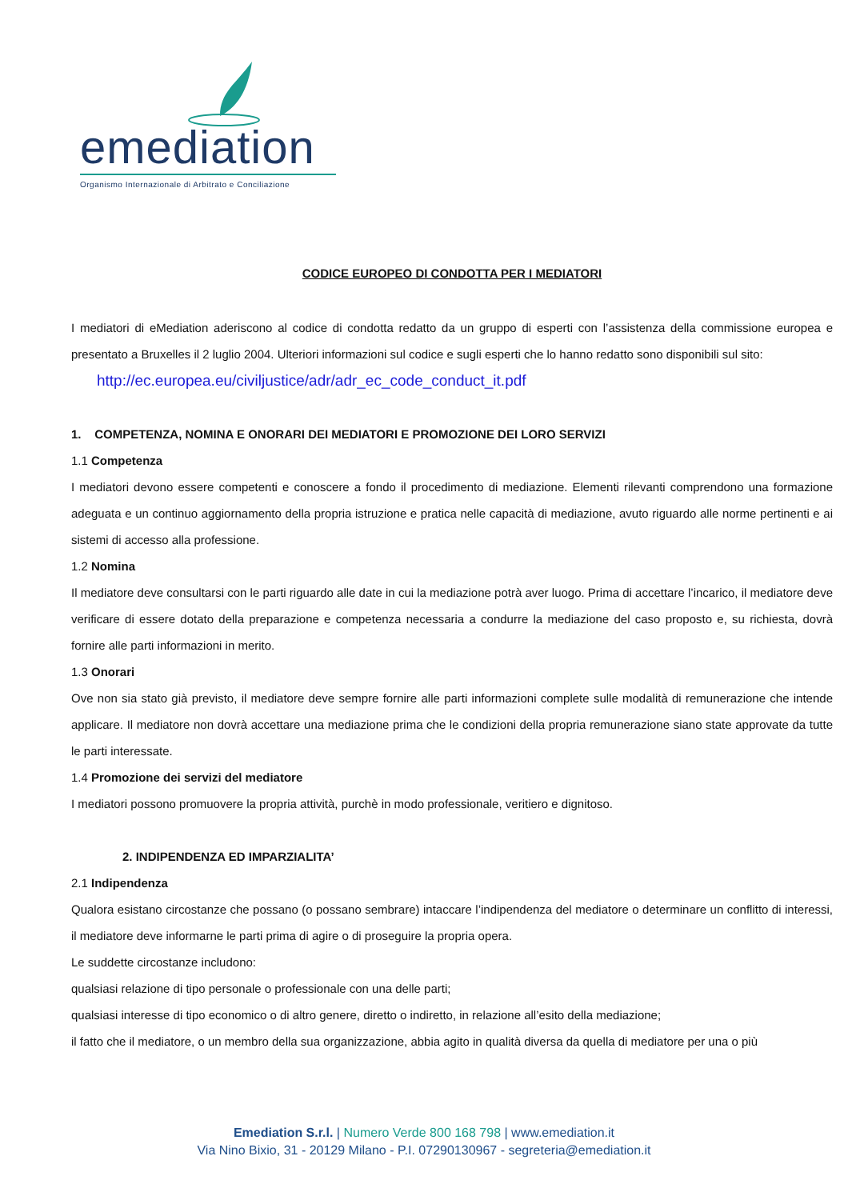emediation
Organismo Internazionale di Arbitrato e Conciliazione
CODICE EUROPEO DI CONDOTTA PER I MEDIATORI
I mediatori di eMediation aderiscono al codice di condotta redatto da un gruppo di esperti con l’assistenza della commissione europea e presentato a Bruxelles il 2 luglio 2004. Ulteriori informazioni sul codice e sugli esperti che lo hanno redatto sono disponibili sul sito:
http://ec.europea.eu/civiljustice/adr/adr_ec_code_conduct_it.pdf
1. COMPETENZA, NOMINA E ONORARI DEI MEDIATORI E PROMOZIONE DEI LORO SERVIZI
1.1 Competenza
I mediatori devono essere competenti e conoscere a fondo il procedimento di mediazione. Elementi rilevanti comprendono una formazione adeguata e un continuo aggiornamento della propria istruzione e pratica nelle capacità di mediazione, avuto riguardo alle norme pertinenti e ai sistemi di accesso alla professione.
1.2 Nomina
Il mediatore deve consultarsi con le parti riguardo alle date in cui la mediazione potrà aver luogo. Prima di accettare l’incarico, il mediatore deve verificare di essere dotato della preparazione e competenza necessaria a condurre la mediazione del caso proposto e, su richiesta, dovrà fornire alle parti informazioni in merito.
1.3 Onorari
Ove non sia stato già previsto, il mediatore deve sempre fornire alle parti informazioni complete sulle modalità di remunerazione che intende applicare. Il mediatore non dovrà accettare una mediazione prima che le condizioni della propria remunerazione siano state approvate da tutte le parti interessate.
1.4 Promozione dei servizi del mediatore
I mediatori possono promuovere la propria attività, purchè in modo professionale, veritiero e dignitoso.
2. INDIPENDENZA ED IMPARZIALITA’
2.1 Indipendenza
Qualora esistano circostanze che possano (o possano sembrare) intaccare l’indipendenza del mediatore o determinare un conflitto di interessi, il mediatore deve informarne le parti prima di agire o di proseguire la propria opera.
Le suddette circostanze includono:
qualsiasi relazione di tipo personale o professionale con una delle parti;
qualsiasi interesse di tipo economico o di altro genere, diretto o indiretto, in relazione all’esito della mediazione;
il fatto che il mediatore, o un membro della sua organizzazione, abbia agito in qualità diversa da quella di mediatore per una o più
Emediation S.r.l. | Numero Verde 800 168 798 | www.emediation.it
Via Nino Bixio, 31 - 20129 Milano - P.I. 07290130967 - segreteria@emediation.it